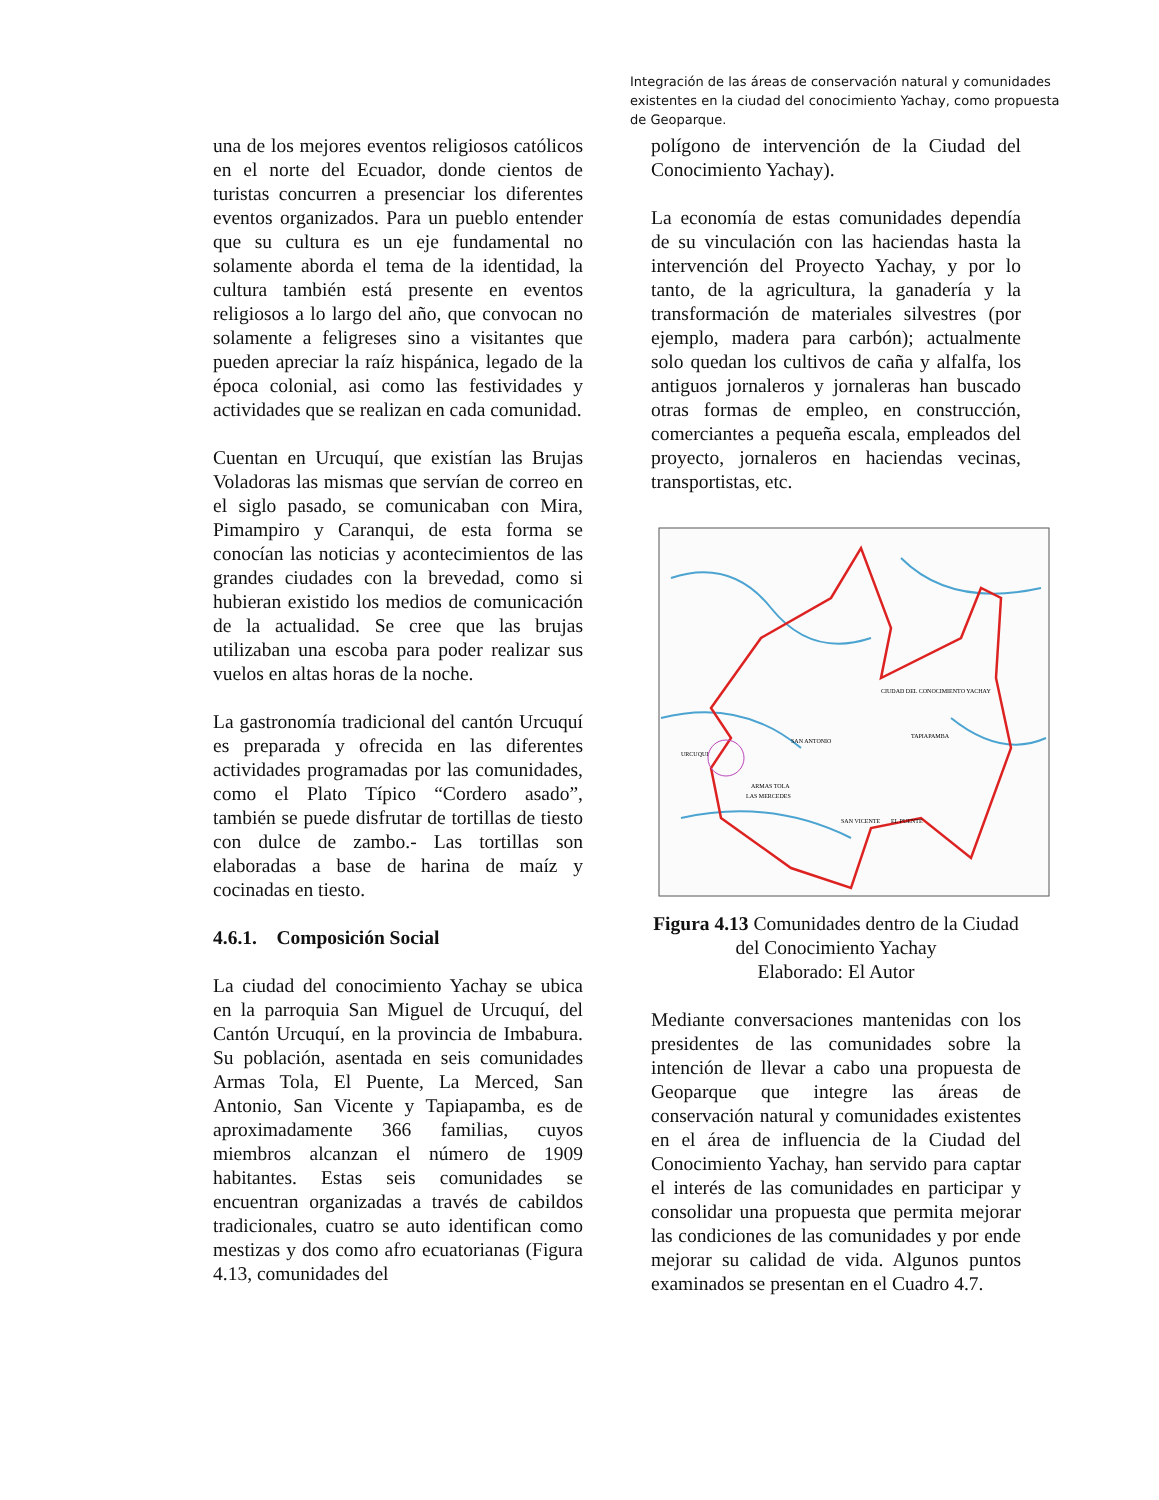Integración de las áreas de conservación natural y comunidades existentes en la ciudad del conocimiento Yachay, como propuesta de Geoparque.
una de los mejores eventos religiosos católicos en el norte del Ecuador, donde cientos de turistas concurren a presenciar los diferentes eventos organizados. Para un pueblo entender que su cultura es un eje fundamental no solamente aborda el tema de la identidad, la cultura también está presente en eventos religiosos a lo largo del año, que convocan no solamente a feligreses sino a visitantes que pueden apreciar la raíz hispánica, legado de la época colonial, asi como las festividades y actividades que se realizan en cada comunidad.
Cuentan en Urcuquí, que existían las Brujas Voladoras las mismas que servían de correo en el siglo pasado, se comunicaban con Mira, Pimampiro y Caranqui, de esta forma se conocían las noticias y acontecimientos de las grandes ciudades con la brevedad, como si hubieran existido los medios de comunicación de la actualidad. Se cree que las brujas utilizaban una escoba para poder realizar sus vuelos en altas horas de la noche.
La gastronomía tradicional del cantón Urcuquí es preparada y ofrecida en las diferentes actividades programadas por las comunidades, como el Plato Típico “Cordero asado”, también se puede disfrutar de tortillas de tiesto con dulce de zambo.- Las tortillas son elaboradas a base de harina de maíz y cocinadas en tiesto.
4.6.1. Composición Social
La ciudad del conocimiento Yachay se ubica en la parroquia San Miguel de Urcuquí, del Cantón Urcuquí, en la provincia de Imbabura. Su población, asentada en seis comunidades Armas Tola, El Puente, La Merced, San Antonio, San Vicente y Tapiapamba, es de aproximadamente 366 familias, cuyos miembros alcanzan el número de 1909 habitantes. Estas seis comunidades se encuentran organizadas a través de cabildos tradicionales, cuatro se auto identifican como mestizas y dos como afro ecuatorianas (Figura 4.13, comunidades del
polígono de intervención de la Ciudad del Conocimiento Yachay).
La economía de estas comunidades dependía de su vinculación con las haciendas hasta la intervención del Proyecto Yachay, y por lo tanto, de la agricultura, la ganadería y la transformación de materiales silvestres (por ejemplo, madera para carbón); actualmente solo quedan los cultivos de caña y alfalfa, los antiguos jornaleros y jornaleras han buscado otras formas de empleo, en construcción, comerciantes a pequeña escala, empleados del proyecto, jornaleros en haciendas vecinas, transportistas, etc.
SAN ANTONIO
TAPIAPAMBA
SAN VICENTE
EL PUENTE
ARMAS TOLA
LAS MERCEDES
URCUQUI
CIUDAD DEL CONOCIMIENTO YACHAY
Figura 4.13 Comunidades dentro de la Ciudad del Conocimiento Yachay
Elaborado: El Autor
Mediante conversaciones mantenidas con los presidentes de las comunidades sobre la intención de llevar a cabo una propuesta de Geoparque que integre las áreas de conservación natural y comunidades existentes en el área de influencia de la Ciudad del Conocimiento Yachay, han servido para captar el interés de las comunidades en participar y consolidar una propuesta que permita mejorar las condiciones de las comunidades y por ende mejorar su calidad de vida. Algunos puntos examinados se presentan en el Cuadro 4.7.